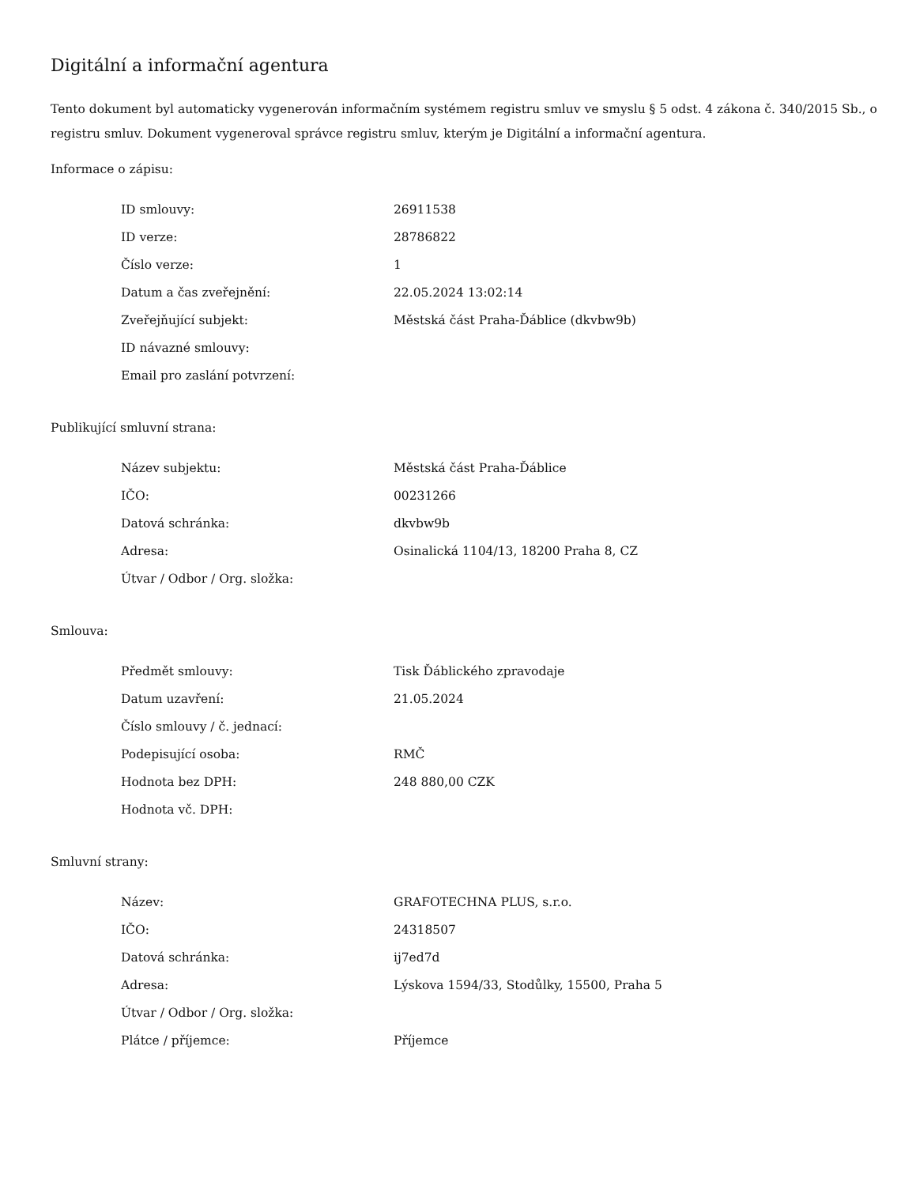Digitální a informační agentura
Tento dokument byl automaticky vygenerován informačním systémem registru smluv ve smyslu § 5 odst. 4 zákona č. 340/2015 Sb., o registru smluv. Dokument vygeneroval správce registru smluv, kterým je Digitální a informační agentura.
Informace o zápisu:
| ID smlouvy: | 26911538 |
| ID verze: | 28786822 |
| Číslo verze: | 1 |
| Datum a čas zveřejnění: | 22.05.2024 13:02:14 |
| Zveřejňující subjekt: | Městská část Praha-Ďáblice (dkvbw9b) |
| ID návazné smlouvy: | |
| Email pro zaslání potvrzení: | |
Publikující smluvní strana:
| Název subjektu: | Městská část Praha-Ďáblice |
| IČO: | 00231266 |
| Datová schránka: | dkvbw9b |
| Adresa: | Osinalická 1104/13, 18200 Praha 8, CZ |
| Útvar / Odbor / Org. složka: | |
Smlouva:
| Předmět smlouvy: | Tisk Ďáblického zpravodaje |
| Datum uzavření: | 21.05.2024 |
| Číslo smlouvy / č. jednací: | |
| Podepisující osoba: | RMČ |
| Hodnota bez DPH: | 248 880,00 CZK |
| Hodnota vč. DPH: | |
Smluvní strany:
| Název: | GRAFOTECHNA PLUS, s.r.o. |
| IČO: | 24318507 |
| Datová schránka: | ij7ed7d |
| Adresa: | Lýskova 1594/33, Stodůlky, 15500, Praha 5 |
| Útvar / Odbor / Org. složka: | |
| Plátce / příjemce: | Příjemce |